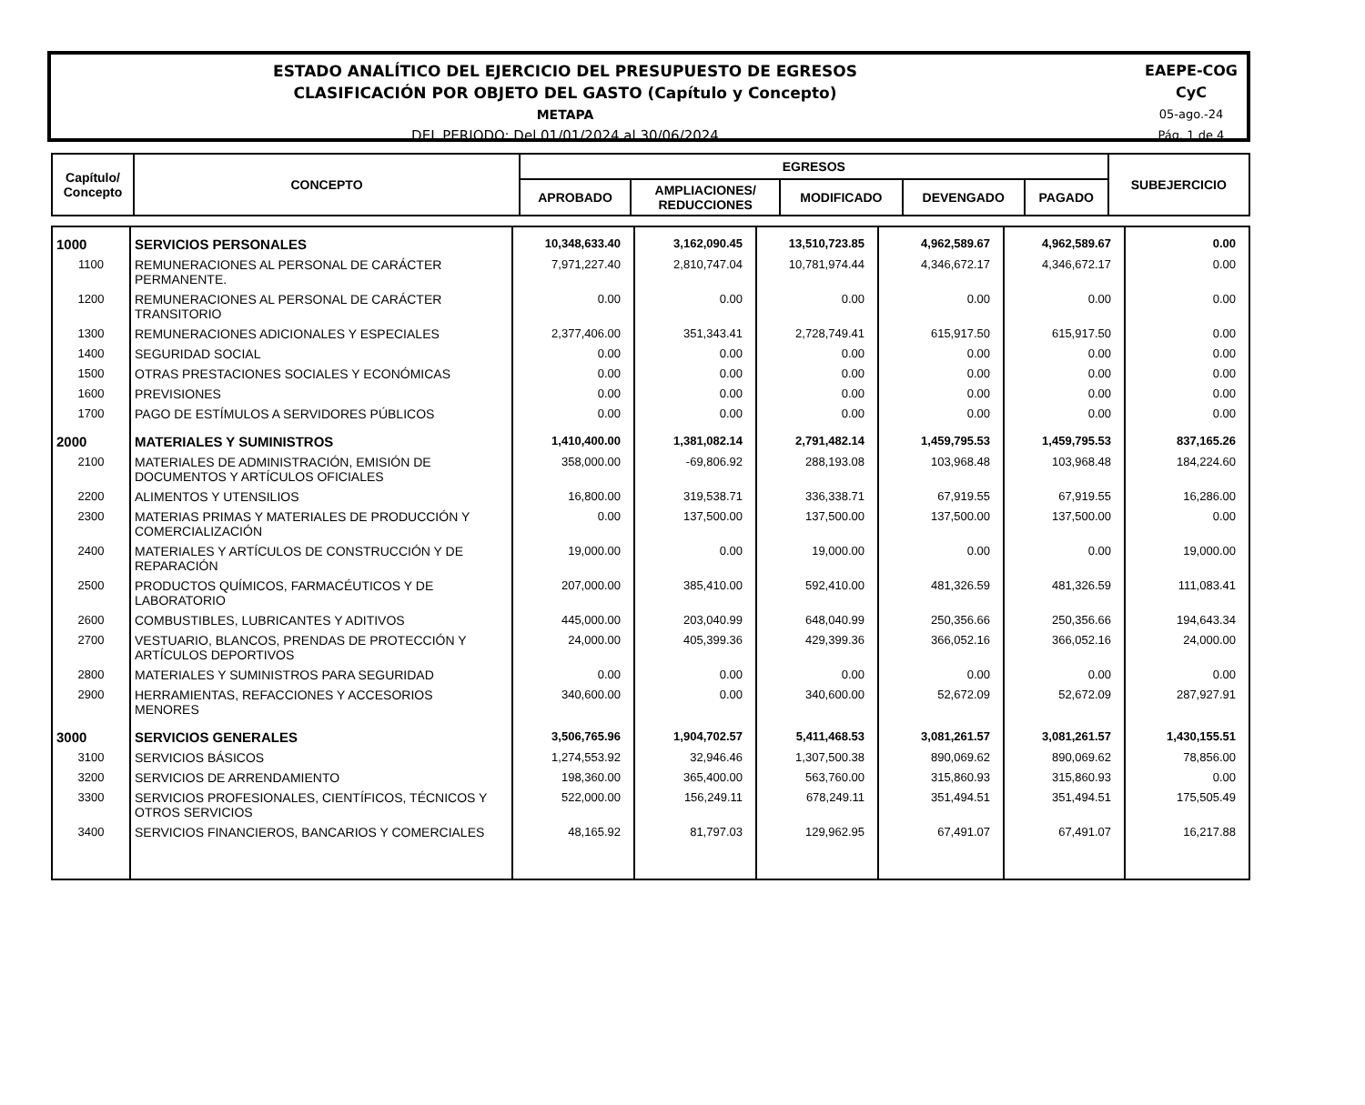ESTADO ANALÍTICO DEL EJERCICIO DEL PRESUPUESTO DE EGRESOS
CLASIFICACIÓN POR OBJETO DEL GASTO (Capítulo y Concepto)
METAPA
DEL PERIODO: Del 01/01/2024 al 30/06/2024
EAEPE-COG
CyC
05-ago.-24
Pág. 1 de 4
| Capítulo/ Concepto | CONCEPTO | EGRESOS | | | | | SUBEJERCICIO |
| --- | --- | --- | --- | --- | --- | --- | --- |
| | | APROBADO | AMPLIACIONES/ REDUCCIONES | MODIFICADO | DEVENGADO | PAGADO | |
| 1000 | SERVICIOS PERSONALES | 10,348,633.40 | 3,162,090.45 | 13,510,723.85 | 4,962,589.67 | 4,962,589.67 | 0.00 |
| 1100 | REMUNERACIONES AL PERSONAL DE CARÁCTER PERMANENTE. | 7,971,227.40 | 2,810,747.04 | 10,781,974.44 | 4,346,672.17 | 4,346,672.17 | 0.00 |
| 1200 | REMUNERACIONES AL PERSONAL DE CARÁCTER TRANSITORIO | 0.00 | 0.00 | 0.00 | 0.00 | 0.00 | 0.00 |
| 1300 | REMUNERACIONES ADICIONALES Y ESPECIALES | 2,377,406.00 | 351,343.41 | 2,728,749.41 | 615,917.50 | 615,917.50 | 0.00 |
| 1400 | SEGURIDAD SOCIAL | 0.00 | 0.00 | 0.00 | 0.00 | 0.00 | 0.00 |
| 1500 | OTRAS PRESTACIONES SOCIALES Y ECONÓMICAS | 0.00 | 0.00 | 0.00 | 0.00 | 0.00 | 0.00 |
| 1600 | PREVISIONES | 0.00 | 0.00 | 0.00 | 0.00 | 0.00 | 0.00 |
| 1700 | PAGO DE ESTÍMULOS A SERVIDORES PÚBLICOS | 0.00 | 0.00 | 0.00 | 0.00 | 0.00 | 0.00 |
| 2000 | MATERIALES Y SUMINISTROS | 1,410,400.00 | 1,381,082.14 | 2,791,482.14 | 1,459,795.53 | 1,459,795.53 | 837,165.26 |
| 2100 | MATERIALES DE ADMINISTRACIÓN, EMISIÓN DE DOCUMENTOS Y ARTÍCULOS OFICIALES | 358,000.00 | -69,806.92 | 288,193.08 | 103,968.48 | 103,968.48 | 184,224.60 |
| 2200 | ALIMENTOS Y UTENSILIOS | 16,800.00 | 319,538.71 | 336,338.71 | 67,919.55 | 67,919.55 | 16,286.00 |
| 2300 | MATERIAS PRIMAS Y MATERIALES DE PRODUCCIÓN Y COMERCIALIZACIÓN | 0.00 | 137,500.00 | 137,500.00 | 137,500.00 | 137,500.00 | 0.00 |
| 2400 | MATERIALES Y ARTÍCULOS DE CONSTRUCCIÓN Y DE REPARACIÓN | 19,000.00 | 0.00 | 19,000.00 | 0.00 | 0.00 | 19,000.00 |
| 2500 | PRODUCTOS QUÍMICOS, FARMACÉUTICOS Y DE LABORATORIO | 207,000.00 | 385,410.00 | 592,410.00 | 481,326.59 | 481,326.59 | 111,083.41 |
| 2600 | COMBUSTIBLES, LUBRICANTES Y ADITIVOS | 445,000.00 | 203,040.99 | 648,040.99 | 250,356.66 | 250,356.66 | 194,643.34 |
| 2700 | VESTUARIO, BLANCOS, PRENDAS DE PROTECCIÓN Y ARTÍCULOS DEPORTIVOS | 24,000.00 | 405,399.36 | 429,399.36 | 366,052.16 | 366,052.16 | 24,000.00 |
| 2800 | MATERIALES Y SUMINISTROS PARA SEGURIDAD | 0.00 | 0.00 | 0.00 | 0.00 | 0.00 | 0.00 |
| 2900 | HERRAMIENTAS, REFACCIONES Y ACCESORIOS MENORES | 340,600.00 | 0.00 | 340,600.00 | 52,672.09 | 52,672.09 | 287,927.91 |
| 3000 | SERVICIOS GENERALES | 3,506,765.96 | 1,904,702.57 | 5,411,468.53 | 3,081,261.57 | 3,081,261.57 | 1,430,155.51 |
| 3100 | SERVICIOS BÁSICOS | 1,274,553.92 | 32,946.46 | 1,307,500.38 | 890,069.62 | 890,069.62 | 78,856.00 |
| 3200 | SERVICIOS DE ARRENDAMIENTO | 198,360.00 | 365,400.00 | 563,760.00 | 315,860.93 | 315,860.93 | 0.00 |
| 3300 | SERVICIOS PROFESIONALES, CIENTÍFICOS, TÉCNICOS Y OTROS SERVICIOS | 522,000.00 | 156,249.11 | 678,249.11 | 351,494.51 | 351,494.51 | 175,505.49 |
| 3400 | SERVICIOS FINANCIEROS, BANCARIOS Y COMERCIALES | 48,165.92 | 81,797.03 | 129,962.95 | 67,491.07 | 67,491.07 | 16,217.88 |